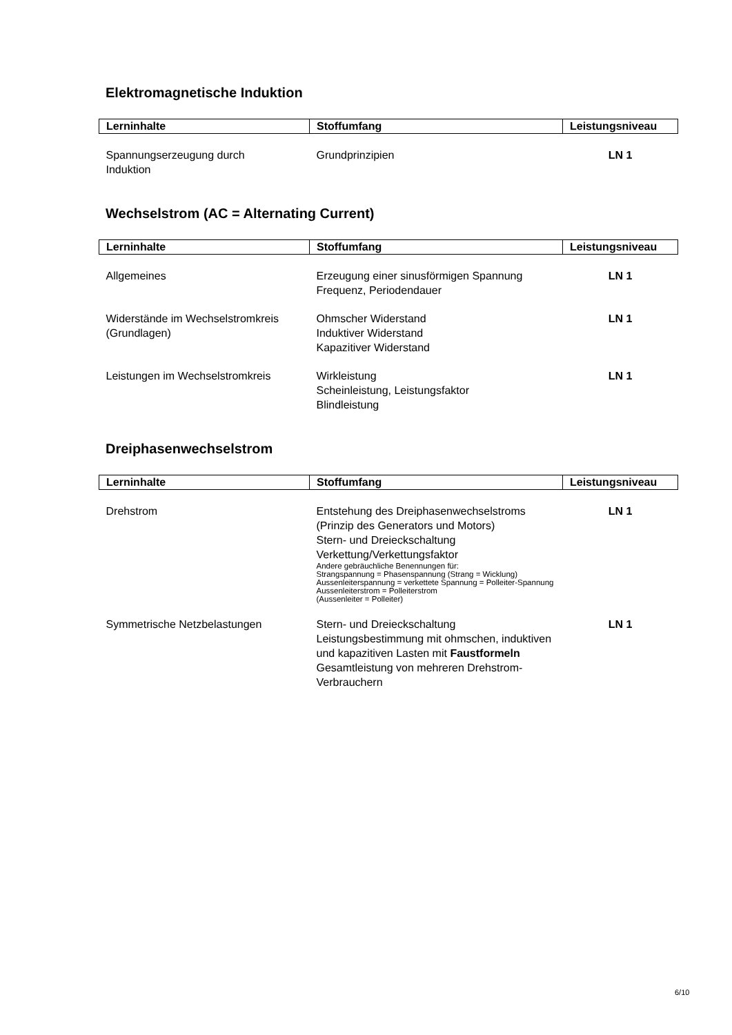Elektromagnetische Induktion
| Lerninhalte | Stoffumfang | Leistungsniveau |
| --- | --- | --- |
| Spannungserzeugung durch Induktion | Grundprinzipien | LN 1 |
Wechselstrom (AC = Alternating Current)
| Lerninhalte | Stoffumfang | Leistungsniveau |
| --- | --- | --- |
| Allgemeines | Erzeugung einer sinusförmigen Spannung Frequenz, Periodendauer | LN 1 |
| Widerstände im Wechselstromkreis (Grundlagen) | Ohmscher Widerstand Induktiver Widerstand Kapazitiver Widerstand | LN 1 |
| Leistungen im Wechselstromkreis | Wirkleistung Scheinleistung, Leistungsfaktor Blindleistung | LN 1 |
Dreiphasenwechselstrom
| Lerninhalte | Stoffumfang | Leistungsniveau |
| --- | --- | --- |
| Drehstrom | Entstehung des Dreiphasenwechselstroms (Prinzip des Generators und Motors) Stern- und Dreieckschaltung Verkettung/Verkettungsfaktor Andere gebräuchliche Benennungen für: Strangspannung = Phasenspannung (Strang = Wicklung) Aussenleiterspannung = verkettete Spannung = Polleiter-Spannung Aussenleiterstrom = Polleiterstrom (Aussenleiter = Polleiter) | LN 1 |
| Symmetrische Netzbelastungen | Stern- und Dreieckschaltung Leistungsbestimmung mit ohmschen, induktiven und kapazitiven Lasten mit Faustformeln Gesamtleistung von mehreren Drehstrom-Verbrauchern | LN 1 |
6/10